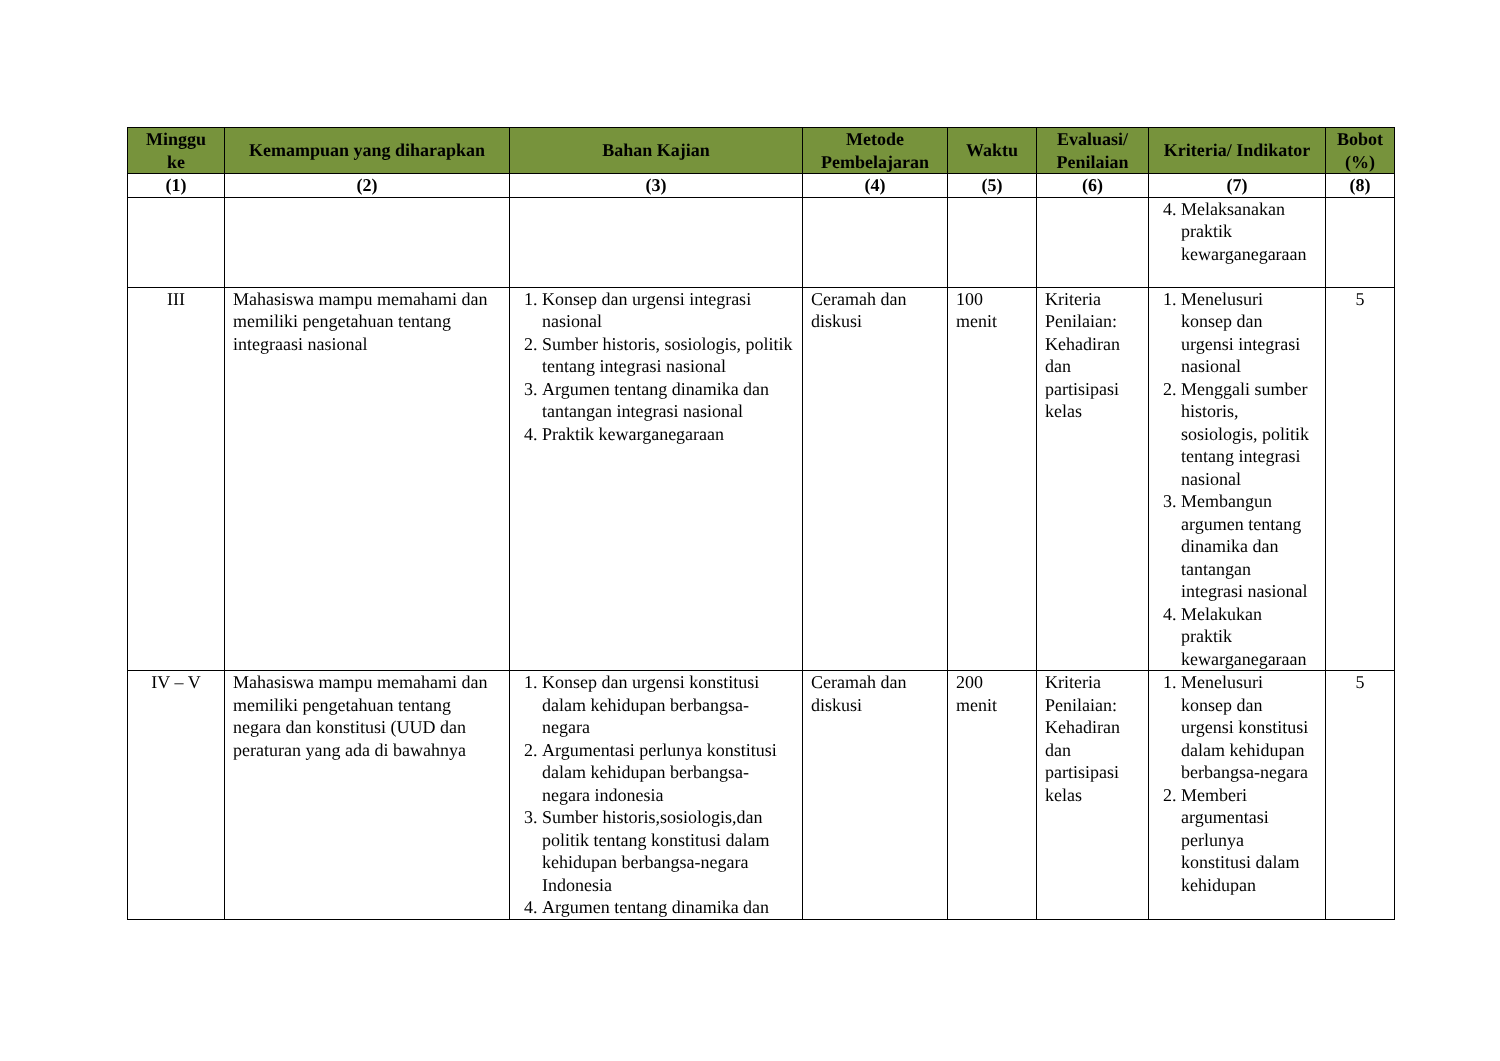| Minggu ke | Kemampuan yang diharapkan | Bahan Kajian | Metode Pembelajaran | Waktu | Evaluasi/ Penilaian | Kriteria/ Indikator | Bobot (%) |
| --- | --- | --- | --- | --- | --- | --- | --- |
| (1) | (2) | (3) | (4) | (5) | (6) | (7) | (8) |
| | | | | | | 4. Melaksanakan praktik kewarganegaraan | |
| III | Mahasiswa mampu memahami dan memiliki pengetahuan tentang integraasi nasional | 1. Konsep dan urgensi integrasi nasional 2. Sumber historis, sosiologis, politik tentang integrasi nasional 3. Argumen tentang dinamika dan tantangan integrasi nasional 4. Praktik kewarganegaraan | Ceramah dan diskusi | 100 menit | Kriteria Penilaian: Kehadiran dan partisipasi kelas | 1. Menelusuri konsep dan urgensi integrasi nasional 2. Menggali sumber historis, sosiologis, politik tentang integrasi nasional 3. Membangun argumen tentang dinamika dan tantangan integrasi nasional 4. Melakukan praktik kewarganegaraan | 5 |
| IV – V | Mahasiswa mampu memahami dan memiliki pengetahuan tentang negara dan konstitusi (UUD dan peraturan yang ada di bawahnya | 1. Konsep dan urgensi konstitusi dalam kehidupan berbangsa-negara 2. Argumentasi perlunya konstitusi dalam kehidupan berbangsa-negara indonesia 3. Sumber historis,sosiologis,dan politik tentang konstitusi dalam kehidupan berbangsa-negara Indonesia 4. Argumen tentang dinamika dan | Ceramah dan diskusi | 200 menit | Kriteria Penilaian: Kehadiran dan partisipasi kelas | 1. Menelusuri konsep dan urgensi konstitusi dalam kehidupan berbangsa-negara 2. Memberi argumentasi perlunya konstitusi dalam kehidupan | 5 |